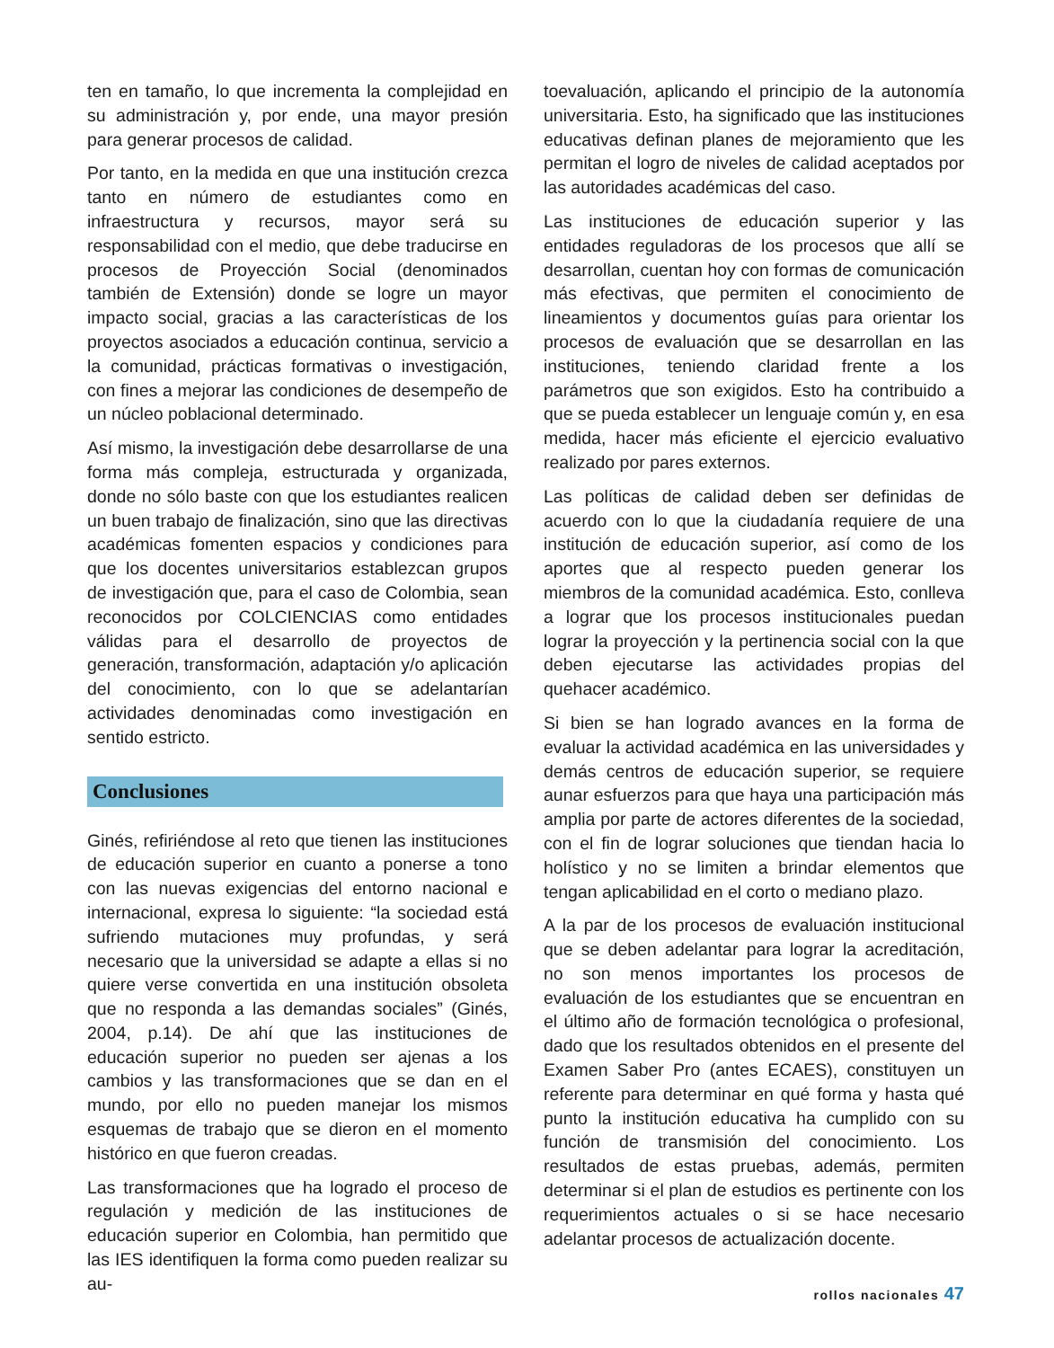ten en tamaño, lo que incrementa la complejidad en su administración y, por ende, una mayor presión para generar procesos de calidad.
Por tanto, en la medida en que una institución crezca tanto en número de estudiantes como en infraestructura y recursos, mayor será su responsabilidad con el medio, que debe traducirse en procesos de Proyección Social (denominados también de Extensión) donde se logre un mayor impacto social, gracias a las características de los proyectos asociados a educación continua, servicio a la comunidad, prácticas formativas o investigación, con fines a mejorar las condiciones de desempeño de un núcleo poblacional determinado.
Así mismo, la investigación debe desarrollarse de una forma más compleja, estructurada y organizada, donde no sólo baste con que los estudiantes realicen un buen trabajo de finalización, sino que las directivas académicas fomenten espacios y condiciones para que los docentes universitarios establezcan grupos de investigación que, para el caso de Colombia, sean reconocidos por COLCIENCIAS como entidades válidas para el desarrollo de proyectos de generación, transformación, adaptación y/o aplicación del conocimiento, con lo que se adelantarían actividades denominadas como investigación en sentido estricto.
Conclusiones
Ginés, refiriéndose al reto que tienen las instituciones de educación superior en cuanto a ponerse a tono con las nuevas exigencias del entorno nacional e internacional, expresa lo siguiente: “la sociedad está sufriendo mutaciones muy profundas, y será necesario que la universidad se adapte a ellas si no quiere verse convertida en una institución obsoleta que no responda a las demandas sociales” (Ginés, 2004, p.14). De ahí que las instituciones de educación superior no pueden ser ajenas a los cambios y las transformaciones que se dan en el mundo, por ello no pueden manejar los mismos esquemas de trabajo que se dieron en el momento histórico en que fueron creadas.
Las transformaciones que ha logrado el proceso de regulación y medición de las instituciones de educación superior en Colombia, han permitido que las IES identifiquen la forma como pueden realizar su au-
toevaluación, aplicando el principio de la autonomía universitaria. Esto, ha significado que las instituciones educativas definan planes de mejoramiento que les permitan el logro de niveles de calidad aceptados por las autoridades académicas del caso.
Las instituciones de educación superior y las entidades reguladoras de los procesos que allí se desarrollan, cuentan hoy con formas de comunicación más efectivas, que permiten el conocimiento de lineamientos y documentos guías para orientar los procesos de evaluación que se desarrollan en las instituciones, teniendo claridad frente a los parámetros que son exigidos. Esto ha contribuido a que se pueda establecer un lenguaje común y, en esa medida, hacer más eficiente el ejercicio evaluativo realizado por pares externos.
Las políticas de calidad deben ser definidas de acuerdo con lo que la ciudadanía requiere de una institución de educación superior, así como de los aportes que al respecto pueden generar los miembros de la comunidad académica. Esto, conlleva a lograr que los procesos institucionales puedan lograr la proyección y la pertinencia social con la que deben ejecutarse las actividades propias del quehacer académico.
Si bien se han logrado avances en la forma de evaluar la actividad académica en las universidades y demás centros de educación superior, se requiere aunar esfuerzos para que haya una participación más amplia por parte de actores diferentes de la sociedad, con el fin de lograr soluciones que tiendan hacia lo holístico y no se limiten a brindar elementos que tengan aplicabilidad en el corto o mediano plazo.
A la par de los procesos de evaluación institucional que se deben adelantar para lograr la acreditación, no son menos importantes los procesos de evaluación de los estudiantes que se encuentran en el último año de formación tecnológica o profesional, dado que los resultados obtenidos en el presente del Examen Saber Pro (antes ECAES), constituyen un referente para determinar en qué forma y hasta qué punto la institución educativa ha cumplido con su función de transmisión del conocimiento. Los resultados de estas pruebas, además, permiten determinar si el plan de estudios es pertinente con los requerimientos actuales o si se hace necesario adelantar procesos de actualización docente.
rollos nacionales 47